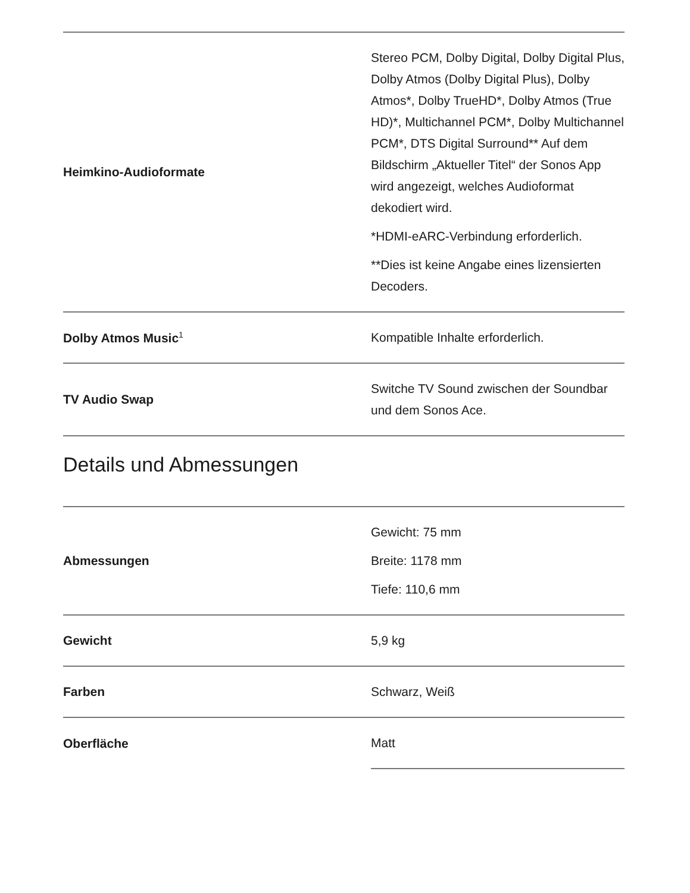| Heimkino-Audioformate | Stereo PCM, Dolby Digital, Dolby Digital Plus, Dolby Atmos (Dolby Digital Plus), Dolby Atmos*, Dolby TrueHD*, Dolby Atmos (True HD)*, Multichannel PCM*, Dolby Multichannel PCM*, DTS Digital Surround** Auf dem Bildschirm „Aktueller Titel“ der Sonos App wird angezeigt, welches Audioformat dekodiert wird. *HDMI-eARC-Verbindung erforderlich. **Dies ist keine Angabe eines lizensierten Decoders. |
| Dolby Atmos Music<sup>1</sup> | Kompatible Inhalte erforderlich. |
| TV Audio Swap | Switche TV Sound zwischen der Soundbar und dem Sonos Ace. |
Details und Abmessungen
| Abmessungen | Gewicht: 75 mm Breite: 1178 mm Tiefe: 110,6 mm |
| Gewicht | 5,9 kg |
| Farben | Schwarz, Weiß |
| Oberfläche | Matt |